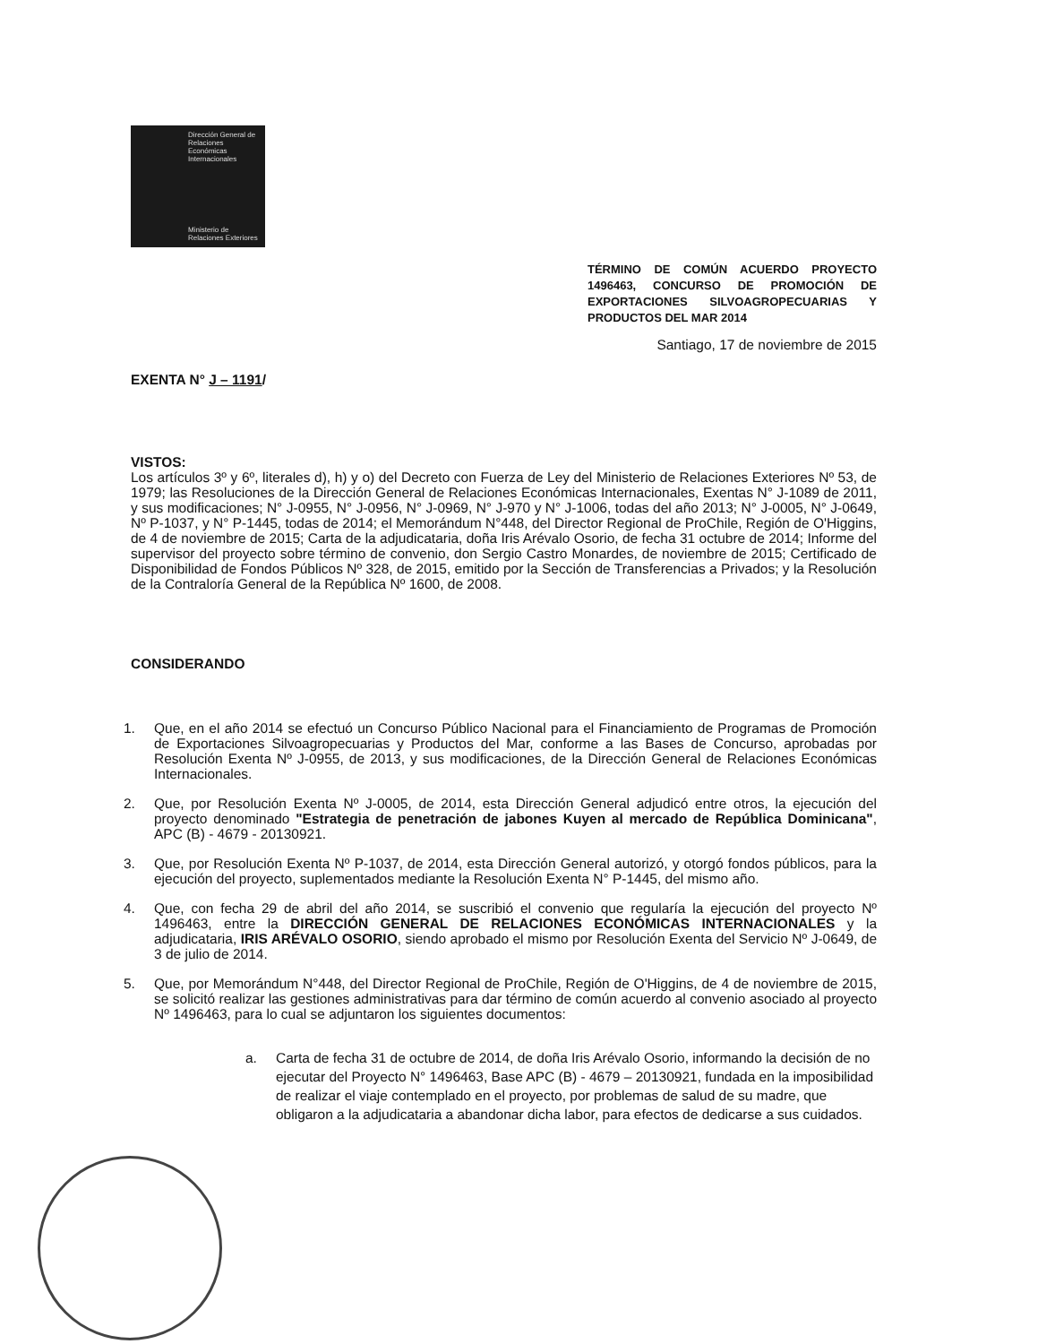Dirección General de Relaciones Económicas Internacionales
Ministerio de Relaciones Exteriores
TÉRMINO DE COMÚN ACUERDO PROYECTO 1496463, CONCURSO DE PROMOCIÓN DE EXPORTACIONES SILVOAGROPECUARIAS Y PRODUCTOS DEL MAR 2014
Santiago, 17 de noviembre de 2015
EXENTA N° J – 1191/
VISTOS:
Los artículos 3º y 6º, literales d), h) y o) del Decreto con Fuerza de Ley del Ministerio de Relaciones Exteriores Nº 53, de 1979; las Resoluciones de la Dirección General de Relaciones Económicas Internacionales, Exentas N° J-1089 de 2011, y sus modificaciones; N° J-0955, N° J-0956, N° J-0969, N° J-970 y N° J-1006, todas del año 2013; N° J-0005, N° J-0649, Nº P-1037, y N° P-1445, todas de 2014; el Memorándum N°448, del Director Regional de ProChile, Región de O'Higgins, de 4 de noviembre de 2015; Carta de la adjudicataria, doña Iris Arévalo Osorio, de fecha 31 octubre de 2014; Informe del supervisor del proyecto sobre término de convenio, don Sergio Castro Monardes, de noviembre de 2015; Certificado de Disponibilidad de Fondos Públicos Nº 328, de 2015, emitido por la Sección de Transferencias a Privados; y la Resolución de la Contraloría General de la República Nº 1600, de 2008.
CONSIDERANDO
1. Que, en el año 2014 se efectuó un Concurso Público Nacional para el Financiamiento de Programas de Promoción de Exportaciones Silvoagropecuarias y Productos del Mar, conforme a las Bases de Concurso, aprobadas por Resolución Exenta Nº J-0955, de 2013, y sus modificaciones, de la Dirección General de Relaciones Económicas Internacionales.
2. Que, por Resolución Exenta Nº J-0005, de 2014, esta Dirección General adjudicó entre otros, la ejecución del proyecto denominado "Estrategia de penetración de jabones Kuyen al mercado de República Dominicana", APC (B) - 4679 - 20130921.
3. Que, por Resolución Exenta Nº P-1037, de 2014, esta Dirección General autorizó, y otorgó fondos públicos, para la ejecución del proyecto, suplementados mediante la Resolución Exenta N° P-1445, del mismo año.
4. Que, con fecha 29 de abril del año 2014, se suscribió el convenio que regularía la ejecución del proyecto Nº 1496463, entre la DIRECCIÓN GENERAL DE RELACIONES ECONÓMICAS INTERNACIONALES y la adjudicataria, IRIS ARÉVALO OSORIO, siendo aprobado el mismo por Resolución Exenta del Servicio Nº J-0649, de 3 de julio de 2014.
5. Que, por Memorándum N°448, del Director Regional de ProChile, Región de O'Higgins, de 4 de noviembre de 2015, se solicitó realizar las gestiones administrativas para dar término de común acuerdo al convenio asociado al proyecto Nº 1496463, para lo cual se adjuntaron los siguientes documentos:
a. Carta de fecha 31 de octubre de 2014, de doña Iris Arévalo Osorio, informando la decisión de no ejecutar del Proyecto N° 1496463, Base APC (B) - 4679 – 20130921, fundada en la imposibilidad de realizar el viaje contemplado en el proyecto, por problemas de salud de su madre, que obligaron a la adjudicataria a abandonar dicha labor, para efectos de dedicarse a sus cuidados.